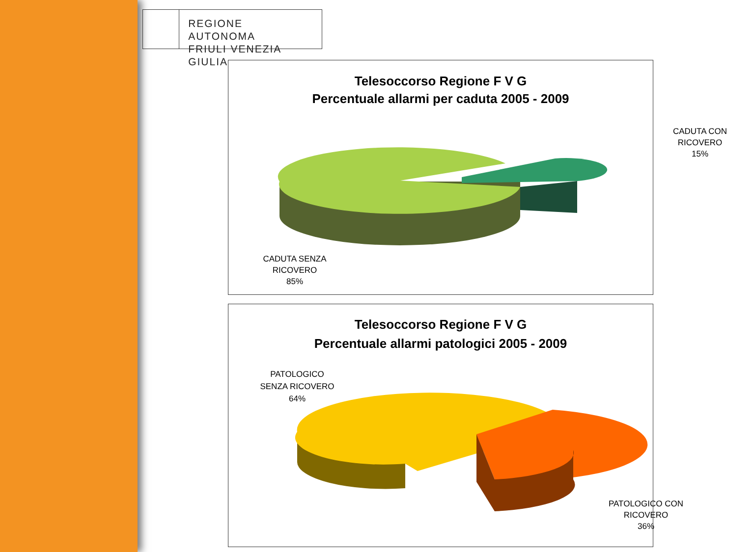REGIONE AUTONOMA
FRIULI VENEZIA GIULIA
Telesoccorso Regione F V G
Percentuale allarmi per caduta 2005 - 2009
CADUTA CON
RICOVERO
15%
CADUTA SENZA
RICOVERO
85%
Telesoccorso Regione F V G
Percentuale allarmi patologici 2005 - 2009
PATOLOGICO
SENZA RICOVERO
64%
PATOLOGICO CON
RICOVERO
36%